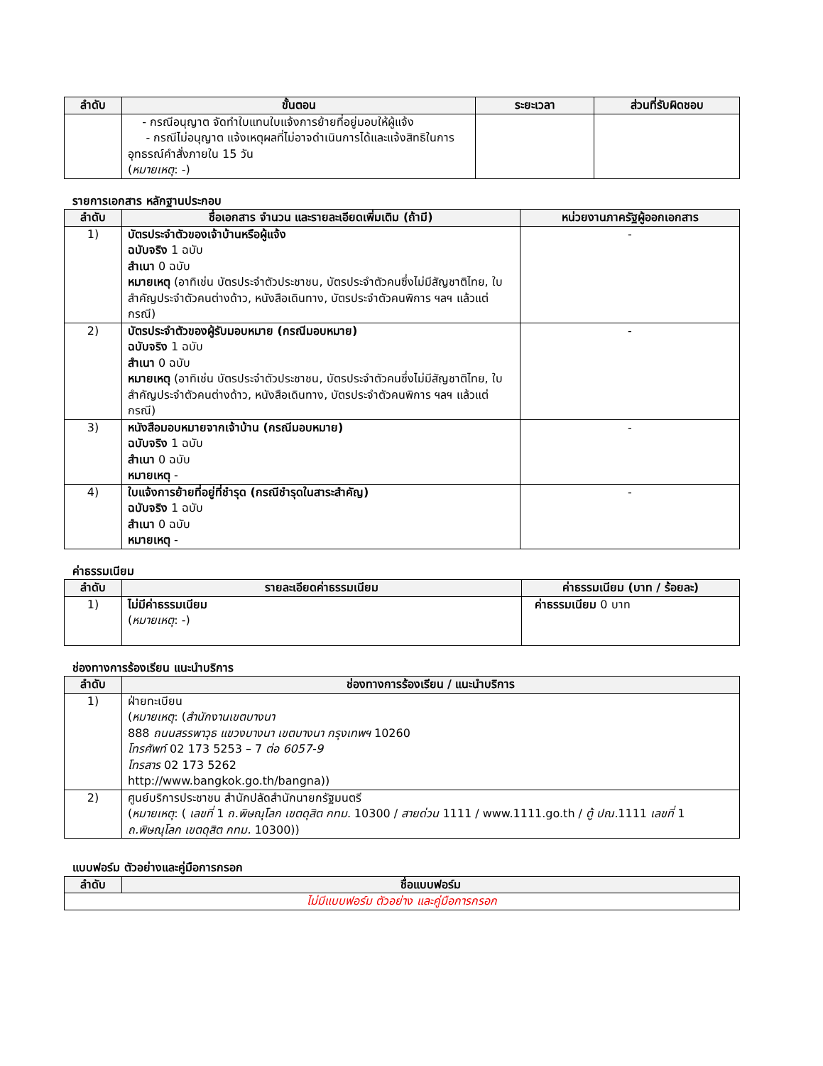| ลำดับ | ขั้นตอน | ระยะเวลา | ส่วนที่รับผิดชอบ |
| --- | --- | --- | --- |
| | - กรณีอนุญาต จัดทำใบแทนใบแจ้งการย้ายที่อยู่มอบให้ผู้แจ้ง - กรณีไม่อนุญาต แจ้งเหตุผลที่ไม่อาจดำเนินการได้และแจ้งสิทธิในการอุทธรณ์คำสั่งภายใน 15 วัน ( หมายเหตุ : -) | | |
รายการเอกสาร หลักฐานประกอบ
| ลำดับ | ชื่อเอกสาร จำนวน และรายละเอียดเพิ่มเติม (ถ้ามี) | หน่วยงานภาครัฐผู้ออกเอกสาร |
| --- | --- | --- |
| 1) | บัตรประจำตัวของเจ้าบ้านหรือผู้แจ้ง ฉบับจริง 1 ฉบับ สำเนา 0 ฉบับ หมายเหตุ (อาทิเช่น บัตรประจำตัวประชาชน, บัตรประจำตัวคนซึ่งไม่มีสัญชาติไทย, ใบสำคัญประจำตัวคนต่างด้าว, หนังสือเดินทาง, บัตรประจำตัวคนพิการ ฯลฯ แล้วแต่กรณี) | - |
| 2) | บัตรประจำตัวของผู้รับมอบหมาย (กรณีมอบหมาย) ฉบับจริง 1 ฉบับ สำเนา 0 ฉบับ หมายเหตุ (อาทิเช่น บัตรประจำตัวประชาชน, บัตรประจำตัวคนซึ่งไม่มีสัญชาติไทย, ใบสำคัญประจำตัวคนต่างด้าว, หนังสือเดินทาง, บัตรประจำตัวคนพิการ ฯลฯ แล้วแต่กรณี) | - |
| 3) | หนังสือมอบหมายจากเจ้าบ้าน (กรณีมอบหมาย) ฉบับจริง 1 ฉบับ สำเนา 0 ฉบับ หมายเหตุ - | - |
| 4) | ใบแจ้งการย้ายที่อยู่ที่ชำรุด (กรณีชำรุดในสาระสำคัญ) ฉบับจริง 1 ฉบับ สำเนา 0 ฉบับ หมายเหตุ - | - |
ค่าธรรมเนียม
| ลำดับ | รายละเอียดค่าธรรมเนียม | ค่าธรรมเนียม (บาท / ร้อยละ) |
| --- | --- | --- |
| 1) | ไม่มีค่าธรรมเนียม ( หมายเหตุ : -) | ค่าธรรมเนียม 0 บาท |
ช่องทางการร้องเรียน แนะนำบริการ
| ลำดับ | ช่องทางการร้องเรียน / แนะนำบริการ |
| --- | --- |
| 1) | ฝ่ายทะเบียน ( หมายเหตุ : ( สำนักงานเขตบางนา 888 ถนนสรรพาวุธ แขวงบางนา เขตบางนา กรุงเทพฯ 10260 โทรศัพท์ 02 173 5253 – 7 ต่อ 6057-9 โทรสาร 02 173 5262 http://www.bangkok.go.th/bangna)) |
| 2) | ศูนย์บริการประชาชน สำนักปลัดสำนักนายกรัฐมนตรี ( หมายเหตุ : ( เลขที่ 1 ถ.พิษณุโลก เขตดุสิต กทม. 10300 / สายด่วน 1111 / www.1111.go.th / ตู้ ปณ. 1111 เลขที่ 1 ถ.พิษณุโลก เขตดุสิต กทม. 10300)) |
แบบฟอร์ม ตัวอย่างและคู่มือการกรอก
| ลำดับ | ชื่อแบบฟอร์ม |
| --- | --- |
| ไม่มีแบบฟอร์ม ตัวอย่าง และคู่มือการกรอก | |